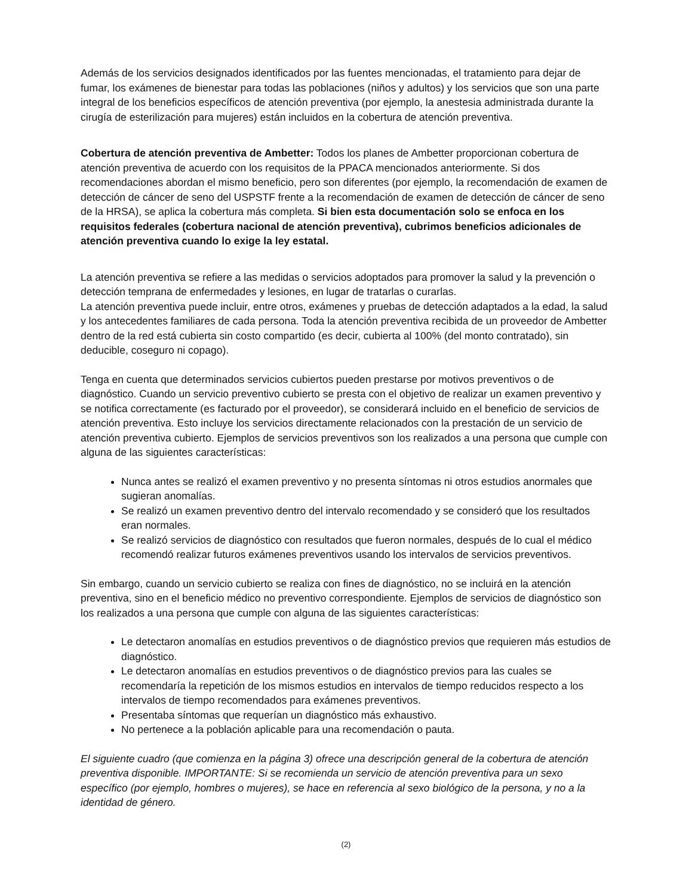Además de los servicios designados identificados por las fuentes mencionadas, el tratamiento para dejar de fumar, los exámenes de bienestar para todas las poblaciones (niños y adultos) y los servicios que son una parte integral de los beneficios específicos de atención preventiva (por ejemplo, la anestesia administrada durante la cirugía de esterilización para mujeres) están incluidos en la cobertura de atención preventiva.
Cobertura de atención preventiva de Ambetter: Todos los planes de Ambetter proporcionan cobertura de atención preventiva de acuerdo con los requisitos de la PPACA mencionados anteriormente. Si dos recomendaciones abordan el mismo beneficio, pero son diferentes (por ejemplo, la recomendación de examen de detección de cáncer de seno del USPSTF frente a la recomendación de examen de detección de cáncer de seno de la HRSA), se aplica la cobertura más completa. Si bien esta documentación solo se enfoca en los requisitos federales (cobertura nacional de atención preventiva), cubrimos beneficios adicionales de atención preventiva cuando lo exige la ley estatal.
La atención preventiva se refiere a las medidas o servicios adoptados para promover la salud y la prevención o detección temprana de enfermedades y lesiones, en lugar de tratarlas o curarlas.
La atención preventiva puede incluir, entre otros, exámenes y pruebas de detección adaptados a la edad, la salud y los antecedentes familiares de cada persona. Toda la atención preventiva recibida de un proveedor de Ambetter dentro de la red está cubierta sin costo compartido (es decir, cubierta al 100% (del monto contratado), sin deducible, coseguro ni copago).
Tenga en cuenta que determinados servicios cubiertos pueden prestarse por motivos preventivos o de diagnóstico. Cuando un servicio preventivo cubierto se presta con el objetivo de realizar un examen preventivo y se notifica correctamente (es facturado por el proveedor), se considerará incluido en el beneficio de servicios de atención preventiva. Esto incluye los servicios directamente relacionados con la prestación de un servicio de atención preventiva cubierto. Ejemplos de servicios preventivos son los realizados a una persona que cumple con alguna de las siguientes características:
Nunca antes se realizó el examen preventivo y no presenta síntomas ni otros estudios anormales que sugieran anomalías.
Se realizó un examen preventivo dentro del intervalo recomendado y se consideró que los resultados eran normales.
Se realizó servicios de diagnóstico con resultados que fueron normales, después de lo cual el médico recomendó realizar futuros exámenes preventivos usando los intervalos de servicios preventivos.
Sin embargo, cuando un servicio cubierto se realiza con fines de diagnóstico, no se incluirá en la atención preventiva, sino en el beneficio médico no preventivo correspondiente. Ejemplos de servicios de diagnóstico son los realizados a una persona que cumple con alguna de las siguientes características:
Le detectaron anomalías en estudios preventivos o de diagnóstico previos que requieren más estudios de diagnóstico.
Le detectaron anomalías en estudios preventivos o de diagnóstico previos para las cuales se recomendaría la repetición de los mismos estudios en intervalos de tiempo reducidos respecto a los intervalos de tiempo recomendados para exámenes preventivos.
Presentaba síntomas que requerían un diagnóstico más exhaustivo.
No pertenece a la población aplicable para una recomendación o pauta.
El siguiente cuadro (que comienza en la página 3) ofrece una descripción general de la cobertura de atención preventiva disponible. IMPORTANTE: Si se recomienda un servicio de atención preventiva para un sexo específico (por ejemplo, hombres o mujeres), se hace en referencia al sexo biológico de la persona, y no a la identidad de género.
(2)